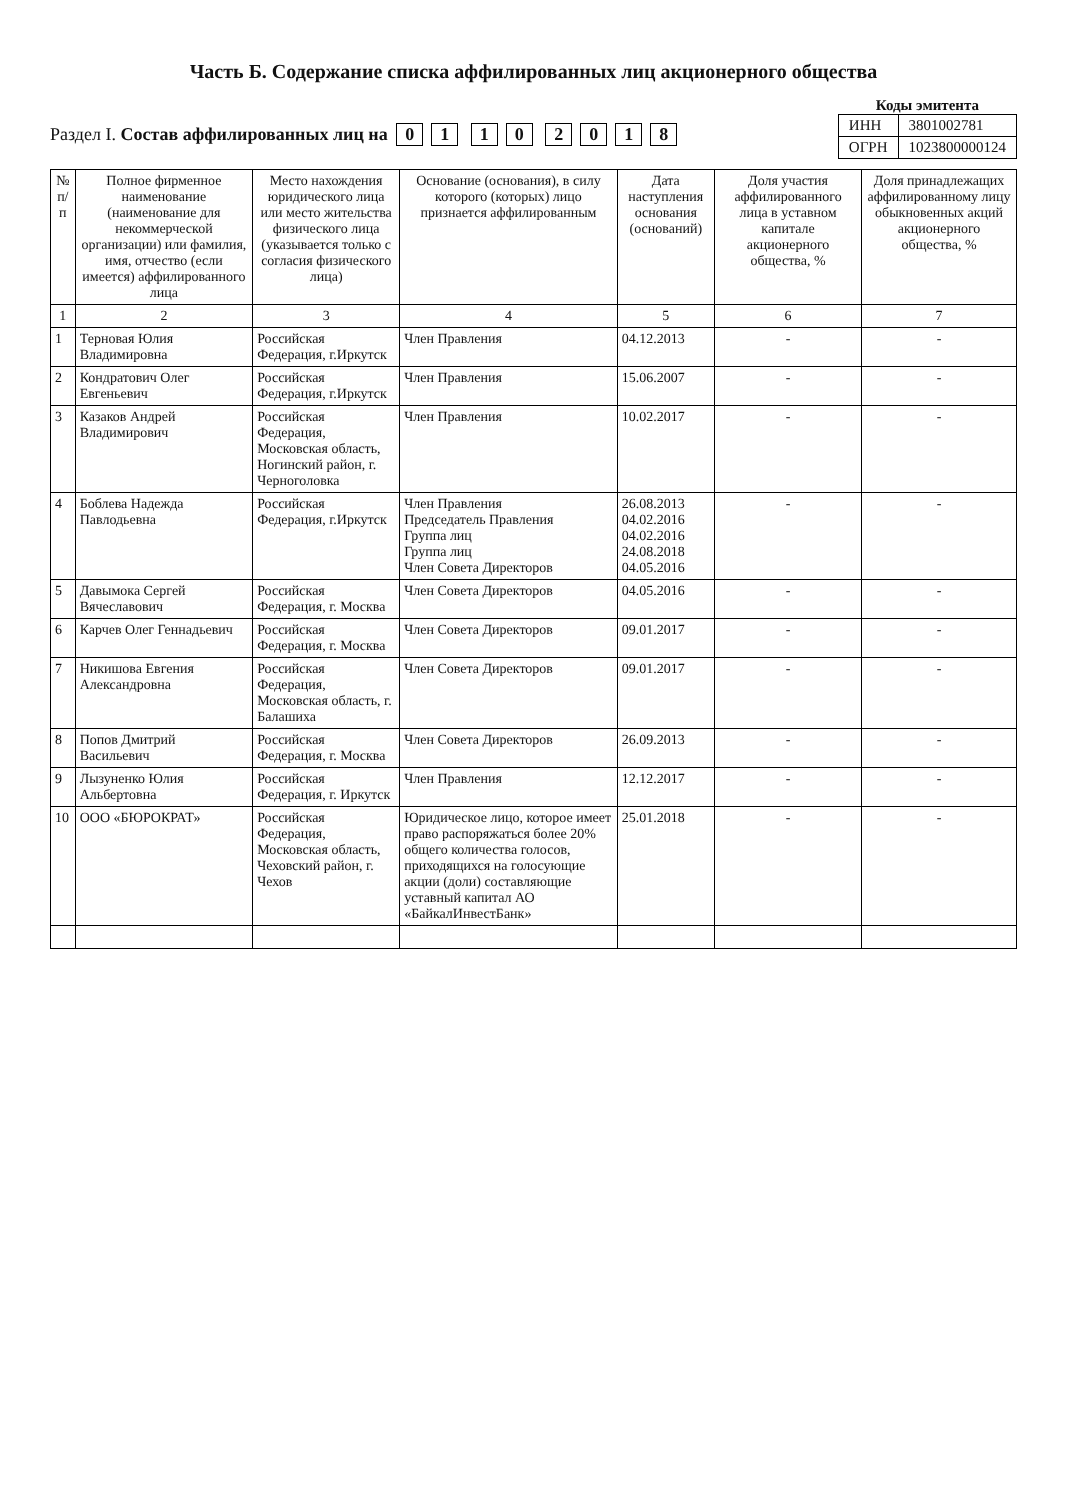Часть Б. Содержание списка аффилированных лиц акционерного общества
Коды эмитента
| ИНН | 3801002781 |
| ОГРН | 1023800000124 |
Раздел I. Состав аффилированных лиц на 01 10 2018
| № п/п | Полное фирменное наименование (наименование для некоммерческой организации) или фамилия, имя, отчество (если имеется) аффилированного лица | Место нахождения юридического лица или место жительства физического лица (указывается только с согласия физического лица) | Основание (основания), в силу которого (которых) лицо признается аффилированным | Дата наступления основания (оснований) | Доля участия аффилированного лица в уставном капитале акционерного общества, % | Доля принадлежащих аффилированному лицу обыкновенных акций акционерного общества, % |
| --- | --- | --- | --- | --- | --- | --- |
| 1 | 2 | 3 | 4 | 5 | 6 | 7 |
| 1 | Терновая Юлия Владимировна | Российская Федерация, г.Иркутск | Член Правления | 04.12.2013 | - | - |
| 2 | Кондратович Олег Евгеньевич | Российская Федерация, г.Иркутск | Член Правления | 15.06.2007 | - | - |
| 3 | Казаков Андрей Владимирович | Российская Федерация, Московская область, Ногинский район, г. Черноголовка | Член Правления | 10.02.2017 | - | - |
| 4 | Боблева Надежда Павлодьевна | Российская Федерация, г.Иркутск | Член Правления Председатель Правления Группа лиц Группа лиц Член Совета Директоров | 26.08.2013 04.02.2016 04.02.2016 24.08.2018 04.05.2016 | - | - |
| 5 | Давымока Сергей Вячеславович | Российская Федерация, г. Москва | Член Совета Директоров | 04.05.2016 | - | - |
| 6 | Карчев Олег Геннадьевич | Российская Федерация, г. Москва | Член Совета Директоров | 09.01.2017 | - | - |
| 7 | Никишова Евгения Александровна | Российская Федерация, Московская область, г. Балашиха | Член Совета Директоров | 09.01.2017 | - | - |
| 8 | Попов Дмитрий Васильевич | Российская Федерация, г. Москва | Член Совета Директоров | 26.09.2013 | - | - |
| 9 | Лызуненко Юлия Альбертовна | Российская Федерация, г. Иркутск | Член Правления | 12.12.2017 | - | - |
| 10 | ООО «БЮРОКРАТ» | Российская Федерация, Московская область, Чеховский район, г. Чехов | Юридическое лицо, которое имеет право распоряжаться более 20% общего количества голосов, приходящихся на голосующие акции (доли) составляющие уставный капитал АО «БайкалИнвестБанк» | 25.01.2018 | - | - |